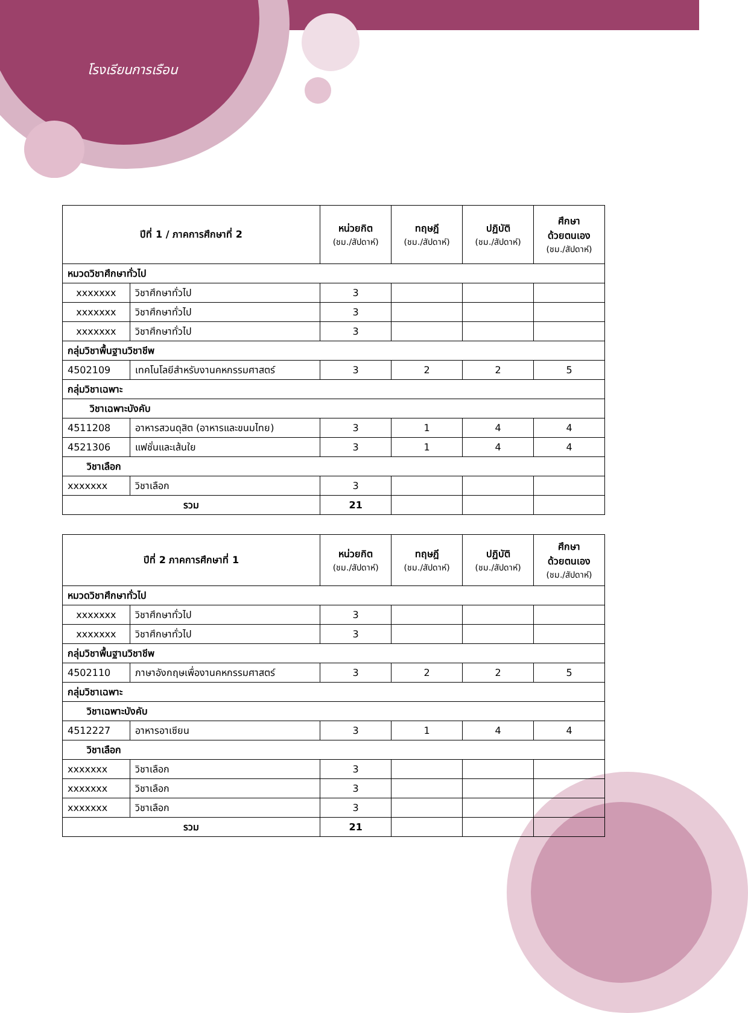โรงเรียนการเรือน
| ปีที่ 1 / ภาคการศึกษาที่ 2 | | หน่วยกิต (ชม./สัปดาห์) | ทฤษฎี (ชม./สัปดาห์) | ปฏิบัติ (ชม./สัปดาห์) | ศึกษา ด้วยตนเอง (ชม./สัปดาห์) |
| --- | --- | --- | --- | --- | --- |
| หมวดวิชาศึกษาทั่วไป | | | | | |
| xxxxxxx | วิชาศึกษาทั่วไป | 3 | | | |
| xxxxxxx | วิชาศึกษาทั่วไป | 3 | | | |
| xxxxxxx | วิชาศึกษาทั่วไป | 3 | | | |
| กลุ่มวิชาพื้นฐานวิชาชีพ | | | | | |
| 4502109 | เทคโนโลยีสำหรับงานคหกรรมศาสตร์ | 3 | 2 | 2 | 5 |
| กลุ่มวิชาเฉพาะ | | | | | |
| วิชาเฉพาะบังคับ | | | | | |
| 4511208 | อาหารสวนดุสิต (อาหารและขนมไทย) | 3 | 1 | 4 | 4 |
| 4521306 | แฟชั่นและเส้นใย | 3 | 1 | 4 | 4 |
| วิชาเลือก | | | | | |
| xxxxxxx | วิชาเลือก | 3 | | | |
| รวม | | 21 | | | |
| ปีที่ 2 ภาคการศึกษาที่ 1 | | หน่วยกิต (ชม./สัปดาห์) | ทฤษฎี (ชม./สัปดาห์) | ปฏิบัติ (ชม./สัปดาห์) | ศึกษา ด้วยตนเอง (ชม./สัปดาห์) |
| --- | --- | --- | --- | --- | --- |
| หมวดวิชาศึกษาทั่วไป | | | | | |
| xxxxxxx | วิชาศึกษาทั่วไป | 3 | | | |
| xxxxxxx | วิชาศึกษาทั่วไป | 3 | | | |
| กลุ่มวิชาพื้นฐานวิชาชีพ | | | | | |
| 4502110 | ภาษาอังกฤษเพื่องานคหกรรมศาสตร์ | 3 | 2 | 2 | 5 |
| กลุ่มวิชาเฉพาะ | | | | | |
| วิชาเฉพาะบังคับ | | | | | |
| 4512227 | อาหารอาเซียน | 3 | 1 | 4 | 4 |
| วิชาเลือก | | | | | |
| xxxxxxx | วิชาเลือก | 3 | | | |
| xxxxxxx | วิชาเลือก | 3 | | | |
| xxxxxxx | วิชาเลือก | 3 | | | |
| รวม | | 21 | | | |